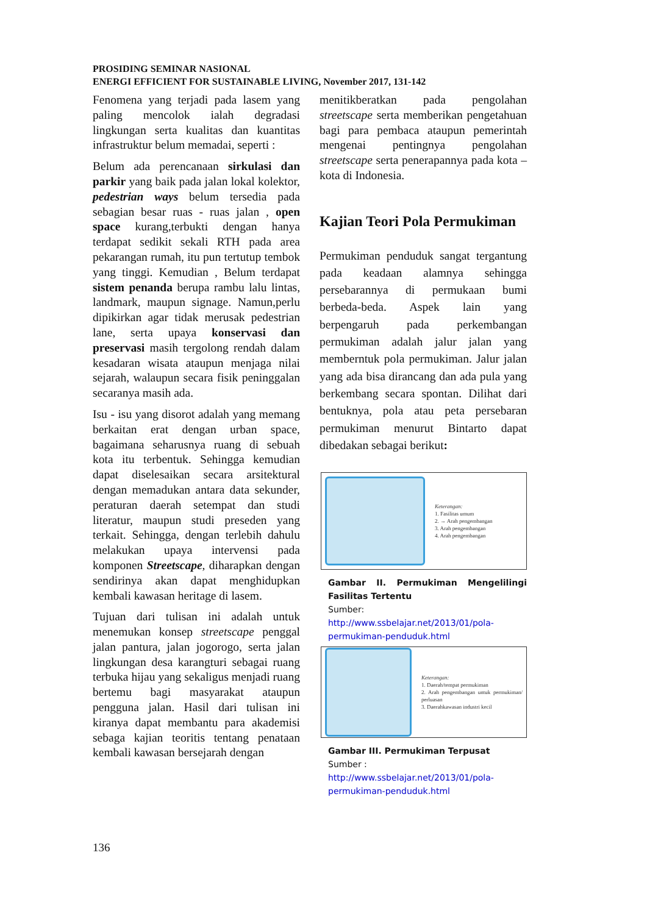PROSIDING SEMINAR NASIONAL
ENERGI EFFICIENT FOR SUSTAINABLE LIVING, November 2017, 131-142
Fenomena yang terjadi pada lasem yang paling mencolok ialah degradasi lingkungan serta kualitas dan kuantitas infrastruktur belum memadai, seperti :
Belum ada perencanaan sirkulasi dan parkir yang baik pada jalan lokal kolektor, pedestrian ways belum tersedia pada sebagian besar ruas - ruas jalan , open space kurang,terbukti dengan hanya terdapat sedikit sekali RTH pada area pekarangan rumah, itu pun tertutup tembok yang tinggi. Kemudian , Belum terdapat sistem penanda berupa rambu lalu lintas, landmark, maupun signage. Namun,perlu dipikirkan agar tidak merusak pedestrian lane, serta upaya konservasi dan preservasi masih tergolong rendah dalam kesadaran wisata ataupun menjaga nilai sejarah, walaupun secara fisik peninggalan secaranya masih ada.
Isu - isu yang disorot adalah yang memang berkaitan erat dengan urban space, bagaimana seharusnya ruang di sebuah kota itu terbentuk. Sehingga kemudian dapat diselesaikan secara arsitektural dengan memadukan antara data sekunder, peraturan daerah setempat dan studi literatur, maupun studi preseden yang terkait. Sehingga, dengan terlebih dahulu melakukan upaya intervensi pada komponen Streetscape, diharapkan dengan sendirinya akan dapat menghidupkan kembali kawasan heritage di lasem.
Tujuan dari tulisan ini adalah untuk menemukan konsep streetscape penggal jalan pantura, jalan jogorogo, serta jalan lingkungan desa karangturi sebagai ruang terbuka hijau yang sekaligus menjadi ruang bertemu bagi masyarakat ataupun pengguna jalan. Hasil dari tulisan ini kiranya dapat membantu para akademisi sebaga kajian teoritis tentang penataan kembali kawasan bersejarah dengan
menitikberatkan pada pengolahan streetscape serta memberikan pengetahuan bagi para pembaca ataupun pemerintah mengenai pentingnya pengolahan streetscape serta penerapannya pada kota – kota di Indonesia.
Kajian Teori Pola Permukiman
Permukiman penduduk sangat tergantung pada keadaan alamnya sehingga persebarannya di permukaan bumi berbeda-beda. Aspek lain yang berpengaruh pada perkembangan permukiman adalah jalur jalan yang memberntuk pola permukiman. Jalur jalan yang ada bisa dirancang dan ada pula yang berkembang secara spontan. Dilihat dari bentuknya, pola atau peta persebaran permukiman menurut Bintarto dapat dibedakan sebagai berikut:
Keterangan:
1. Fasilitas umum
2. → Arah pengembangan
3. Arah pengembangan
4. Arah pengembangan
Gambar II. Permukiman Mengelilingi Fasilitas Tertentu
Sumber:
http://www.ssbelajar.net/2013/01/pola-permukiman-penduduk.html
Keterangan:
1. Daerah/tempat permukiman
2. Arah pengembangan untuk permukiman/ perluasan
3. Daerahkawasan industri kecil
Gambar III. Permukiman Terpusat
Sumber :
http://www.ssbelajar.net/2013/01/pola-permukiman-penduduk.html
136